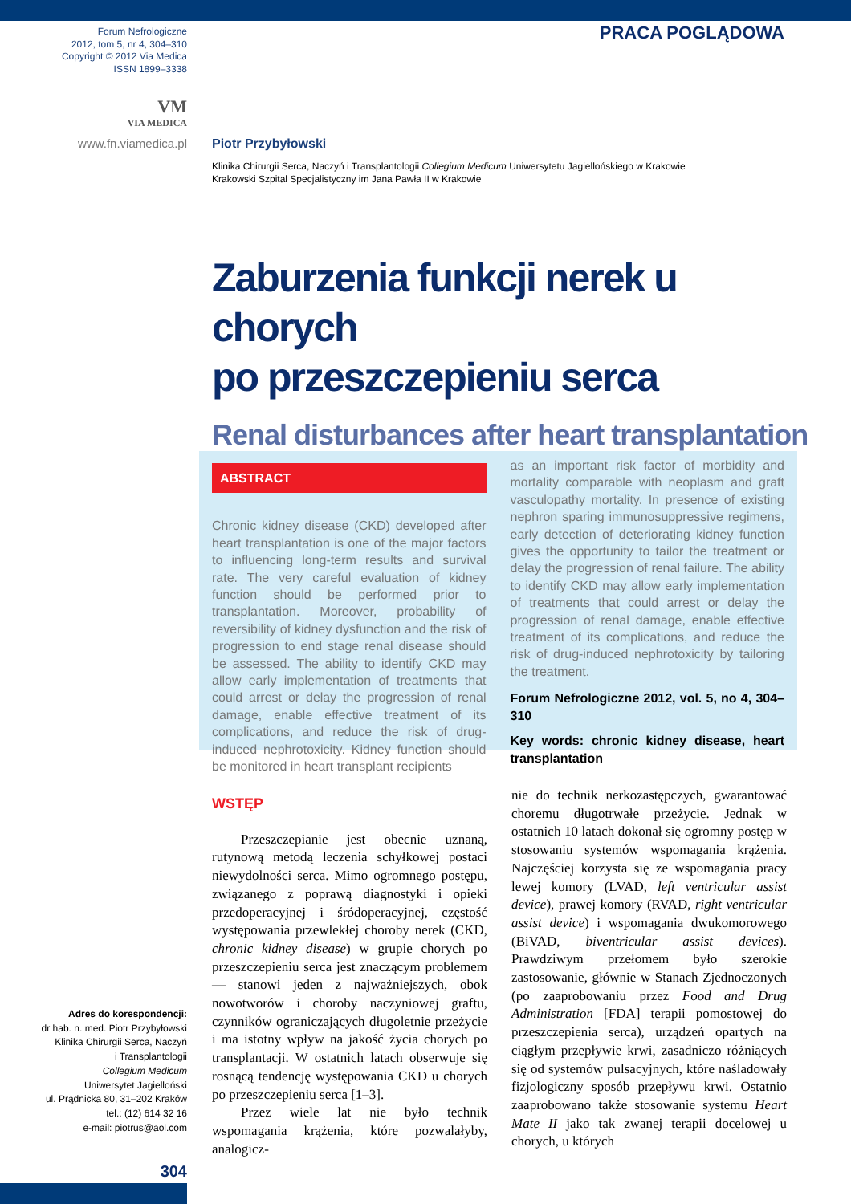Forum Nefrologiczne
2012, tom 5, nr 4, 304–310
Copyright © 2012 Via Medica
ISSN 1899–3338
VM
VIA MEDICA
www.fn.viamedica.pl
PRACA POGLĄDOWA
Piotr Przybyłowski
Klinika Chirurgii Serca, Naczyń i Transplantologii Collegium Medicum Uniwersytetu Jagiellońskiego w Krakowie
Krakowski Szpital Specjalistyczny im Jana Pawła II w Krakowie
Zaburzenia funkcji nerek u chorych
po przeszczepieniu serca
Renal disturbances after heart transplantation
ABSTRACT
Chronic kidney disease (CKD) developed after heart transplantation is one of the major factors to influencing long-term results and survival rate. The very careful evaluation of kidney function should be performed prior to transplantation. Moreover, probability of reversibility of kidney dysfunction and the risk of progression to end stage renal disease should be assessed. The ability to identify CKD may allow early implementation of treatments that could arrest or delay the progression of renal damage, enable effective treatment of its complications, and reduce the risk of drug-induced nephrotoxicity. Kidney function should be monitored in heart transplant recipients
as an important risk factor of morbidity and mortality comparable with neoplasm and graft vasculopathy mortality. In presence of existing nephron sparing immunosuppressive regimens, early detection of deteriorating kidney function gives the opportunity to tailor the treatment or delay the progression of renal failure. The ability to identify CKD may allow early implementation of treatments that could arrest or delay the progression of renal damage, enable effective treatment of its complications, and reduce the risk of drug-induced nephrotoxicity by tailoring the treatment.
Forum Nefrologiczne 2012, vol. 5, no 4, 304–310
Key words: chronic kidney disease, heart transplantation
WSTĘP
Przeszczepianie jest obecnie uznaną, rutynową metodą leczenia schyłkowej postaci niewydolności serca. Mimo ogromnego postępu, związanego z poprawą diagnostyki i opieki przedoperacyjnej i śródoperacyjnej, częstość występowania przewlekłej choroby nerek (CKD, chronic kidney disease) w grupie chorych po przeszczepieniu serca jest znaczącym problemem — stanowi jeden z najważniejszych, obok nowotworów i choroby naczyniowej graftu, czynników ograniczających długoletnie przeżycie i ma istotny wpływ na jakość życia chorych po transplantacji. W ostatnich latach obserwuje się rosnącą tendencję występowania CKD u chorych po przeszczepieniu serca [1–3].
Przez wiele lat nie było technik wspomagania krążenia, które pozwalałyby, analogicz-
nie do technik nerkozastępczych, gwarantować choremu długotrwałe przeżycie. Jednak w ostatnich 10 latach dokonał się ogromny postęp w stosowaniu systemów wspomagania krążenia. Najczęściej korzysta się ze wspomagania pracy lewej komory (LVAD, left ventricular assist device), prawej komory (RVAD, right ventricular assist device) i wspomagania dwukomorowego (BiVAD, biventricular assist devices). Prawdziwym przełomem było szerokie zastosowanie, głównie w Stanach Zjednoczonych (po zaaprobowaniu przez Food and Drug Administration [FDA] terapii pomostowej do przeszczepienia serca), urządzeń opartych na ciągłym przepływie krwi, zasadniczo różniących się od systemów pulsacyjnych, które naśladowały fizjologiczny sposób przepływu krwi. Ostatnio zaaprobowano także stosowanie systemu Heart Mate II jako tak zwanej terapii docelowej u chorych, u których
Adres do korespondencji:
dr hab. n. med. Piotr Przybyłowski
Klinika Chirurgii Serca, Naczyń
i Transplantologii
Collegium Medicum
Uniwersytet Jagielloński
ul. Prądnicka 80, 31–202 Kraków
tel.: (12) 614 32 16
e-mail: piotrus@aol.com
304